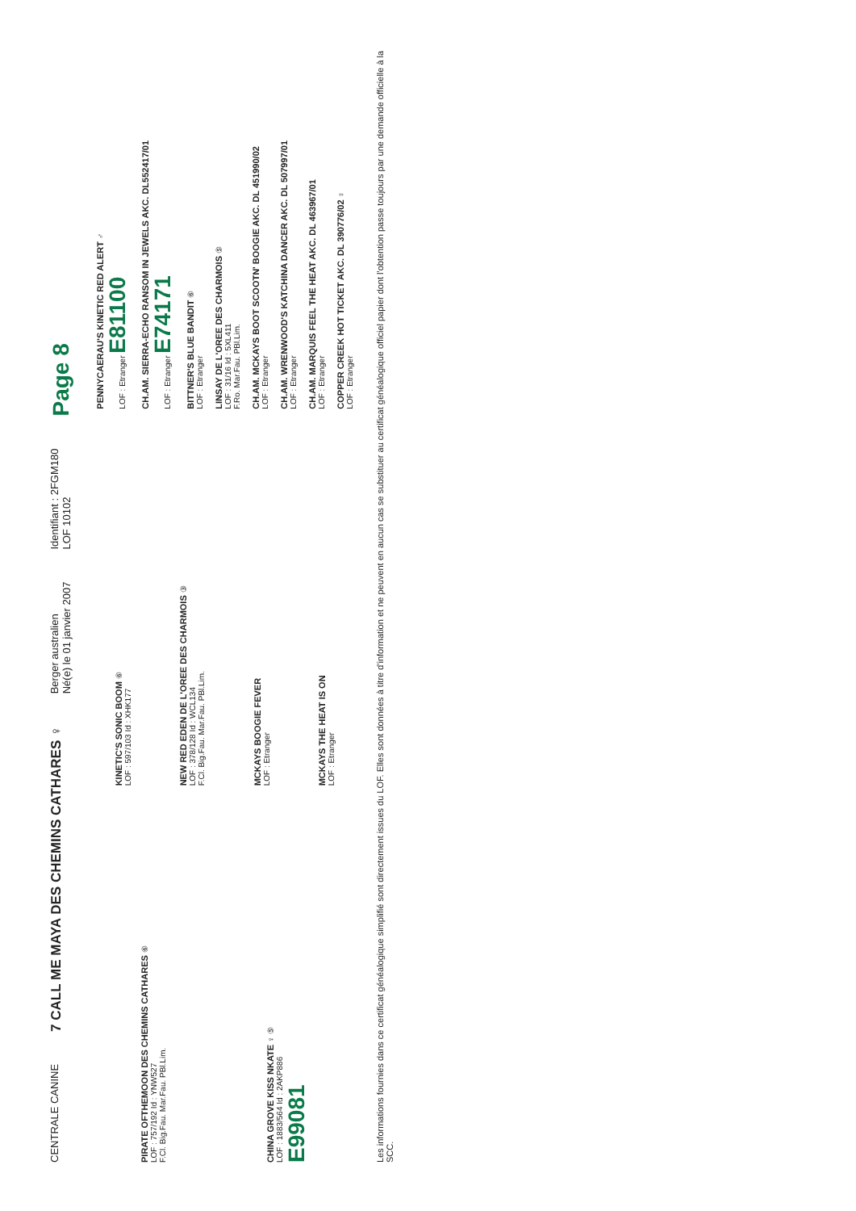CENTRALE CANINE
7 CALL ME MAYA DES CHEMINS CATHARES ♀
Berger australien
Né(e) le 01 janvier 2007
Identifiant : 2FGM180
LOF 10102
Page 8
PIRATE OFTHEMOON DES CHEMINS CATHARES ⑥
LOF : 757/192 Id : YNW527
F.Cl. Big.Fau. Mar.Fau. PBl.Lim.
CHINA GROVE KISS NKATE ♀ ⑤
LOF : 1883/564 Id : 2AKP886
E99081
KINETIC'S SONIC BOOM ⑥
LOF : 597/103 Id : XHK177
NEW RED EDEN DE L'OREE DES CHARMOIS ③
LOF : 378/128 Id : WCL134
F.Cl. Big.Fau. Mar.Fau. PBl.Lim.
MCKAYS BOOGIE FEVER
LOF : Etranger
MCKAYS THE HEAT IS ON
LOF : Etranger
PENNYCAERAU'S KINETIC RED ALERT ♂
LOF : Etranger E81100
CH.AM. SIERRA-ECHO RANSOM IN JEWELS AKC. DL552417/01
LOF : Etranger E74171
BITTNER'S BLUE BANDIT ⑥
LOF : Etranger
LINSAY DE L'OREE DES CHARMOIS ⑤
LOF : 31/16 Id : 5XL411
F.Ro. Mar.Fau. PBl.Lim.
CH.AM. MCKAYS BOOT SCOOTN' BOOGIE AKC. DL 451990/02
LOF : Etranger
CH.AM. WRENWOOD'S KATCHINA DANCER AKC. DL 507997/01
LOF : Etranger
CH.AM. MARQUIS FEEL THE HEAT AKC. DL 463967/01
LOF : Etranger
COPPER CREEK HOT TICKET AKC. DL 390776/02 ♀
LOF : Etranger
Les informations fournies dans ce certificat généalogique simplifié sont directement issues du LOF. Elles sont données à titre d'information et ne peuvent en aucun cas se substituer au certificat généalogique officiel papier dont l'obtention passe toujours par une demande officielle à la SCC.